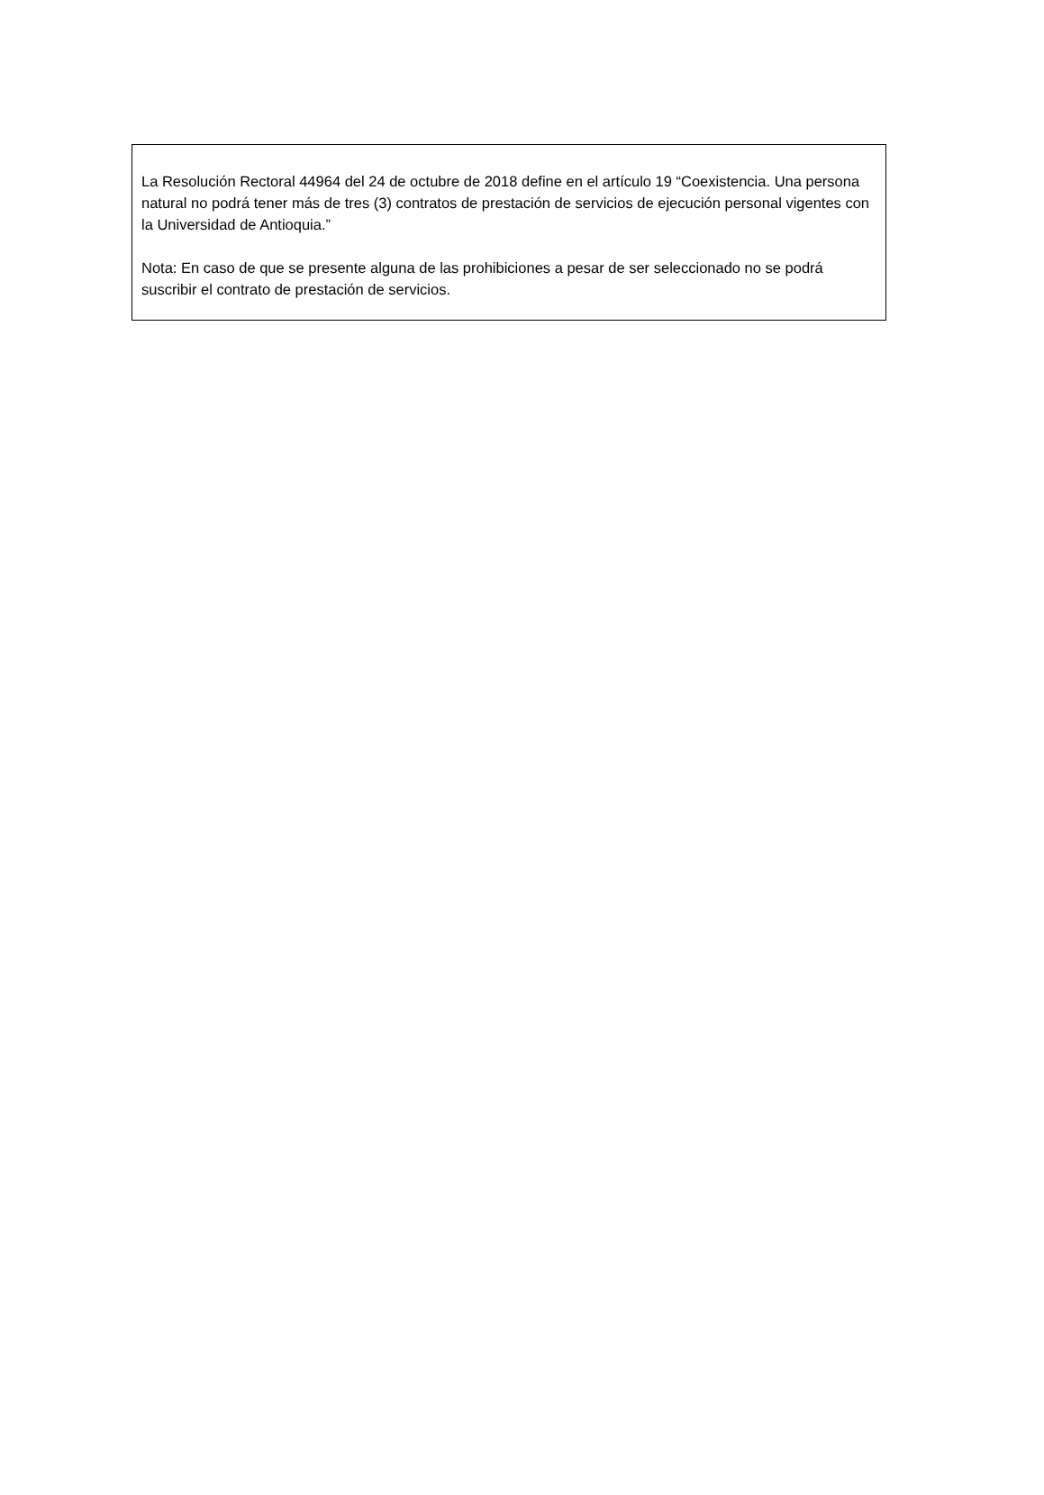La Resolución Rectoral 44964 del 24 de octubre de 2018 define en el artículo 19 “Coexistencia. Una persona natural no podrá tener más de tres (3) contratos de prestación de servicios de ejecución personal vigentes con la Universidad de Antioquia.”
Nota: En caso de que se presente alguna de las prohibiciones a pesar de ser seleccionado no se podrá suscribir el contrato de prestación de servicios.